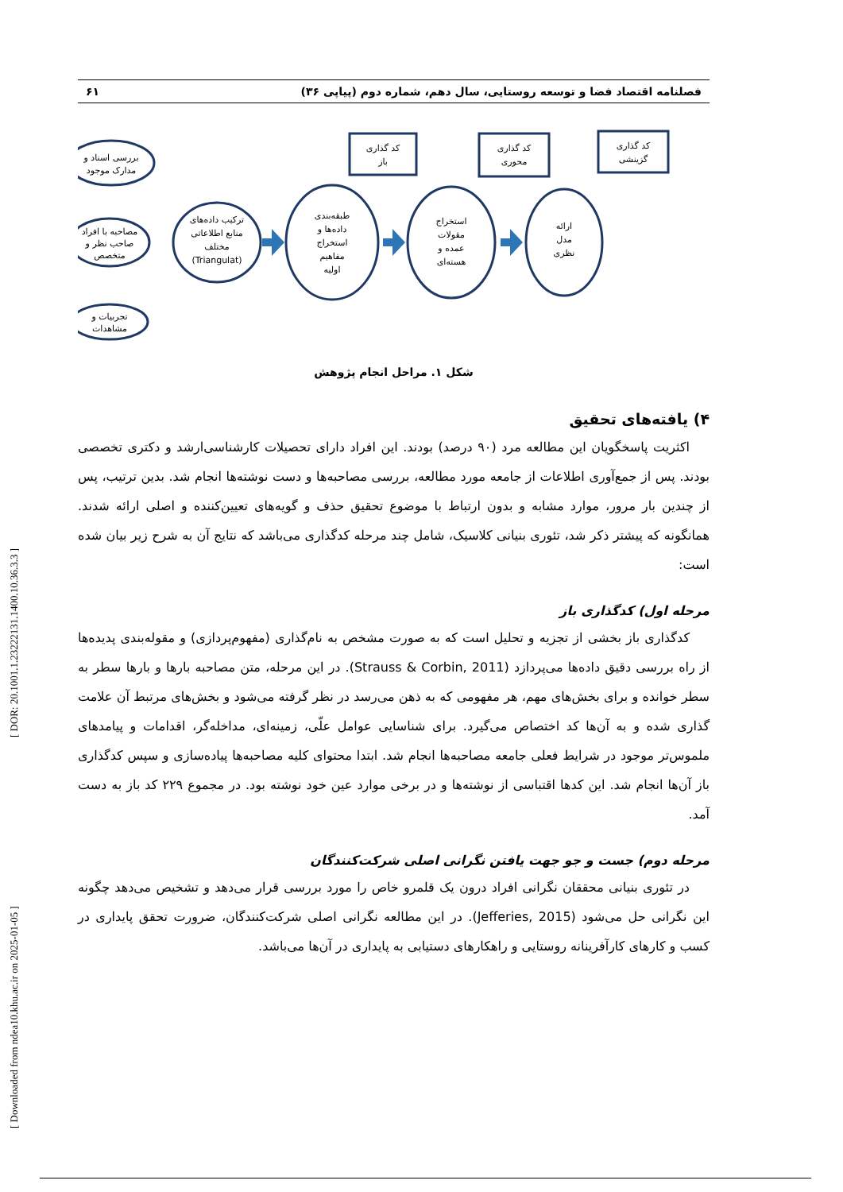[ Downloaded from ndea10.khu.ac.ir on 2025-01-05 ] [ DOR: 20.1001.1.23222131.1400.10.36.3.3 ]
فصلنامه اقتصاد فضا و توسعه روستایی، سال دهم، شماره دوم (پیاپی ۳۶) ۶۱
بررسی اسناد و
مدارک موجود
مصاحبه با افراد
صاحب نظر و
متخصص
تجربیات و
مشاهدات
ترکیب داده‌های
منابع اطلاعاتی
مختلف
(Triangulat)
طبقه‌بندی
داده‌ها و
استخراج
مفاهیم
اولیه
استخراج
مقولات
عمده و
هسته‌ای
ارائه
مدل
نظری
کد گذاری
باز
کد گذاری
محوری
کد گذاری
گزینشی
شکل ۱. مراحل انجام پژوهش
۴) یافته‌های تحقیق
اکثریت پاسخگویان این مطالعه مرد (۹۰ درصد) بودند. این افراد دارای تحصیلات کارشناسی‌ارشد و دکتری تخصصی بودند. پس از جمع‌آوری اطلاعات از جامعه مورد مطالعه، بررسی مصاحبه‌ها و دست نوشته‌ها انجام شد. بدین ترتیب، پس از چندین بار مرور، موارد مشابه و بدون ارتباط با موضوع تحقیق حذف و گویه‌های تعیین‌کننده و اصلی ارائه شدند. همانگونه که پیشتر ذکر شد، تئوری بنیانی کلاسیک، شامل چند مرحله کدگذاری می‌باشد که نتایج آن به شرح زیر بیان شده است:
مرحله اول) کدگذاری باز
کدگذاری باز بخشی از تجزیه و تحلیل است که به صورت مشخص به نام‌گذاری (مفهوم‌پردازی) و مقوله‌بندی پدیده‌ها از راه بررسی دقیق داده‌ها می‌پردازد (Strauss & Corbin, 2011). در این مرحله، متن مصاحبه بارها و بارها سطر به سطر خوانده و برای بخش‌های مهم، هر مفهومی که به ذهن می‌رسد در نظر گرفته می‌شود و بخش‌های مرتبط آن علامت گذاری شده و به آن‌ها کد اختصاص می‌گیرد. برای شناسایی عوامل علّی، زمینه‌ای، مداخله‌گر، اقدامات و پیامدهای ملموس‌تر موجود در شرایط فعلی جامعه مصاحبه‌ها انجام شد. ابتدا محتوای کلیه مصاحبه‌ها پیاده‌سازی و سپس کدگذاری باز آن‌ها انجام شد. این کدها اقتباسی از نوشته‌ها و در برخی موارد عین خود نوشته بود. در مجموع ۲۲۹ کد باز به دست آمد.
مرحله دوم) جست و جو جهت یافتن نگرانی اصلی شرکت‌کنندگان
در تئوری بنیانی محققان نگرانی افراد درون یک قلمرو خاص را مورد بررسی قرار می‌دهد و تشخیص می‌دهد چگونه این نگرانی حل می‌شود (Jefferies, 2015). در این مطالعه نگرانی اصلی شرکت‌کنندگان، ضرورت تحقق پایداری در کسب و کارهای کارآفرینانه روستایی و راهکارهای دستیابی به پایداری در آن‌ها می‌باشد.